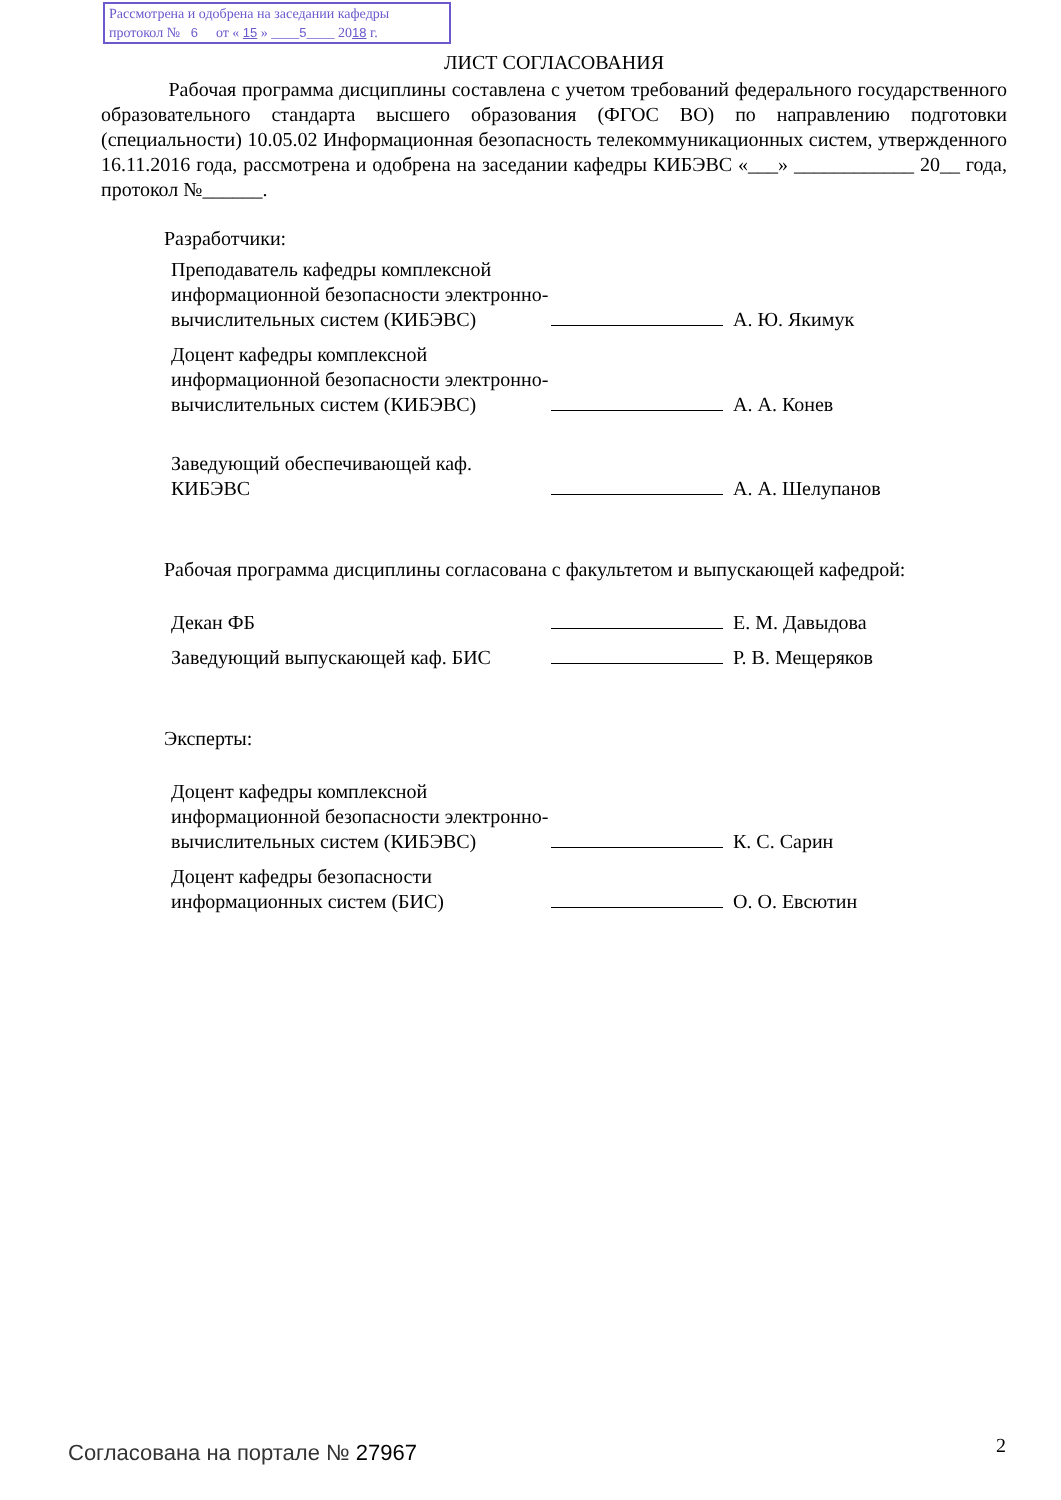Рассмотрена и одобрена на заседании кафедры
протокол № 6 от « 15 » ____5____ 2018 г.
ЛИСТ СОГЛАСОВАНИЯ
Рабочая программа дисциплины составлена с учетом требований федерального государственного образовательного стандарта высшего образования (ФГОС ВО) по направлению подготовки (специальности) 10.05.02 Информационная безопасность телекоммуникационных систем, утвержденного 16.11.2016 года, рассмотрена и одобрена на заседании кафедры КИБЭВС «___» ____________ 20__ года, протокол №______.
Разработчики:
Преподаватель кафедры комплексной информационной безопасности электронно-вычислительных систем (КИБЭВС)
А. Ю. Якимук
Доцент кафедры комплексной информационной безопасности электронно-вычислительных систем (КИБЭВС)
А. А. Конев
Заведующий обеспечивающей каф. КИБЭВС
А. А. Шелупанов
Рабочая программа дисциплины согласована с факультетом и выпускающей кафедрой:
Декан ФБ
Е. М. Давыдова
Заведующий выпускающей каф. БИС
Р. В. Мещеряков
Эксперты:
Доцент кафедры комплексной информационной безопасности электронно-вычислительных систем (КИБЭВС)
К. С. Сарин
Доцент кафедры безопасности информационных систем (БИС)
О. О. Евсютин
Согласована на портале № 27967 2